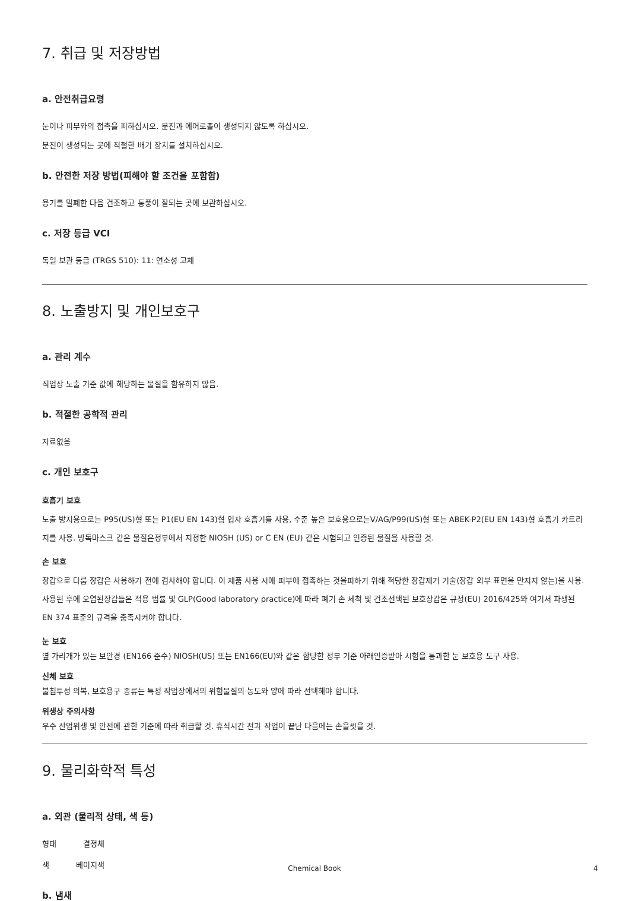7. 취급 및 저장방법
a. 안전취급요령
눈이나 피부와의 접촉을 피하십시오. 분진과 에어로졸이 생성되지 않도록 하십시오.
분진이 생성되는 곳에 적절한 배기 장치를 설치하십시오.
b. 안전한 저장 방법(피해야 할 조건을 포함함)
용기를 밀폐한 다음 건조하고 통풍이 잘되는 곳에 보관하십시오.
c. 저장 등급 VCI
독일 보관 등급 (TRGS 510): 11: 연소성 고체
8. 노출방지 및 개인보호구
a. 관리 계수
직업상 노출 기준 값에 해당하는 물질을 함유하지 않음.
b. 적절한 공학적 관리
자료없음
c. 개인 보호구
호흡기 보호
노출 방지용으로는 P95(US)형 또는 P1(EU EN 143)형 입자 호흡기를 사용, 수준 높은 보호용으로는V/AG/P99(US)형 또는 ABEK-P2(EU EN 143)형 호흡기 카트리지를 사용. 방독마스크 같은 물질은정부에서 지정한 NIOSH (US) or C EN (EU) 같은 시험되고 인증된 물질을 사용할 것.
손 보호
장갑으로 다룸 장갑은 사용하기 전에 검사해야 합니다. 이 제품 사용 시에 피부에 접촉하는 것을피하기 위해 적당한 장갑제거 기술(장갑 외부 표면을 만지지 않는)을 사용. 사용된 후에 오염된장갑들은 적용 법률 및 GLP(Good laboratory practice)에 따라 폐기 손 세척 및 건조선택된 보호장갑은 규정(EU) 2016/425와 여기서 파생된 EN 374 표준의 규격을 충족시켜야 합니다.
눈 보호
옆 가리개가 있는 보안경 (EN166 준수) NIOSH(US) 또는 EN166(EU)와 같은 합당한 정부 기준 아래인증받아 시험을 통과한 눈 보호용 도구 사용.
신체 보호
불침투성 의복, 보호용구 종류는 특정 작업장에서의 위험물질의 농도와 양에 따라 선택해야 합니다.
위생상 주의사항
우수 산업위생 및 안전에 관한 기준에 따라 취급할 것. 휴식시간 전과 작업이 끝난 다음에는 손을씻을 것.
9. 물리화학적 특성
a. 외관 (물리적 상태, 색 등)
형태 결정체
색 베이지색
b. 냄새
Chemical Book 4